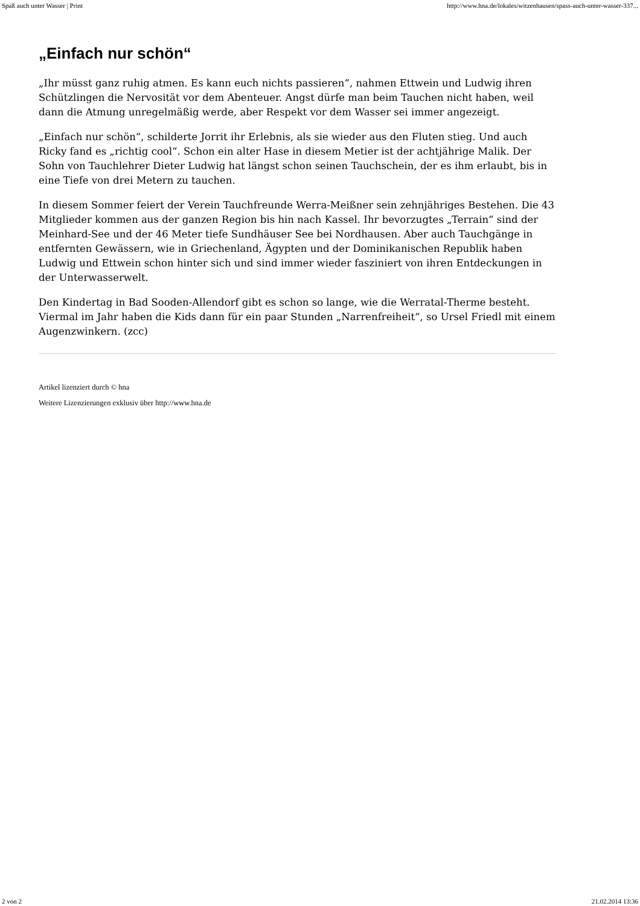Spaß auch unter Wasser | Print http://www.hna.de/lokales/witzenhausen/spass-auch-unter-wasser-337...
„Einfach nur schön“
„Ihr müsst ganz ruhig atmen. Es kann euch nichts passieren“, nahmen Ettwein und Ludwig ihren Schützlingen die Nervosität vor dem Abenteuer. Angst dürfe man beim Tauchen nicht haben, weil dann die Atmung unregelmäßig werde, aber Respekt vor dem Wasser sei immer angezeigt.
„Einfach nur schön“, schilderte Jorrit ihr Erlebnis, als sie wieder aus den Fluten stieg. Und auch Ricky fand es „richtig cool“. Schon ein alter Hase in diesem Metier ist der achtjährige Malik. Der Sohn von Tauchlehrer Dieter Ludwig hat längst schon seinen Tauchschein, der es ihm erlaubt, bis in eine Tiefe von drei Metern zu tauchen.
In diesem Sommer feiert der Verein Tauchfreunde Werra-Meißner sein zehnjähriges Bestehen. Die 43 Mitglieder kommen aus der ganzen Region bis hin nach Kassel. Ihr bevorzugtes „Terrain“ sind der Meinhard-See und der 46 Meter tiefe Sundhäuser See bei Nordhausen. Aber auch Tauchgänge in entfernten Gewässern, wie in Griechenland, Ägypten und der Dominikanischen Republik haben Ludwig und Ettwein schon hinter sich und sind immer wieder fasziniert von ihren Entdeckungen in der Unterwasserwelt.
Den Kindertag in Bad Sooden-Allendorf gibt es schon so lange, wie die Werratal-Therme besteht. Viermal im Jahr haben die Kids dann für ein paar Stunden „Narrenfreiheit“, so Ursel Friedl mit einem Augenzwinkern. (zcc)
Artikel lizenziert durch © hna
Weitere Lizenzierungen exklusiv über http://www.hna.de
2 von 2 21.02.2014 13:36